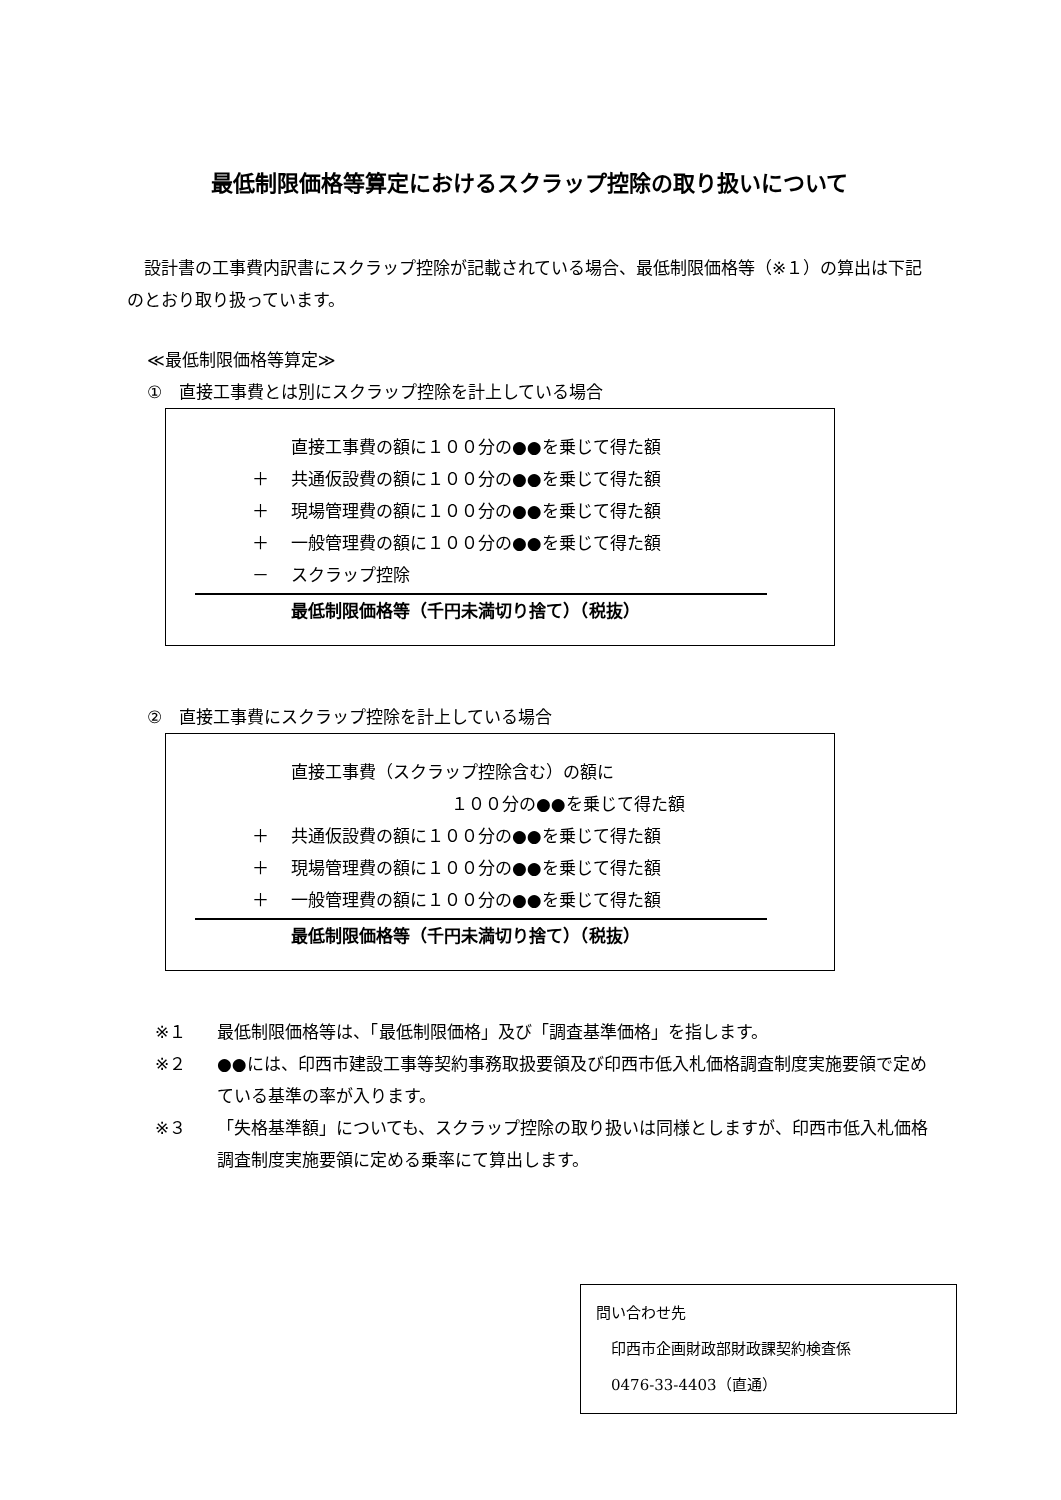最低制限価格等算定におけるスクラップ控除の取り扱いについて
　設計書の工事費内訳書にスクラップ控除が記載されている場合、最低制限価格等（※１）の算出は下記のとおり取り扱っています。
≪最低制限価格等算定≫
①　直接工事費とは別にスクラップ控除を計上している場合
直接工事費の額に１００分の●●を乗じて得た額
＋ 共通仮設費の額に１００分の●●を乗じて得た額
＋ 現場管理費の額に１００分の●●を乗じて得た額
＋ 一般管理費の額に１００分の●●を乗じて得た額
－ スクラップ控除
最低制限価格等（千円未満切り捨て）（税抜）
②　直接工事費にスクラップ控除を計上している場合
直接工事費（スクラップ控除含む）の額に
１００分の●●を乗じて得た額
＋ 共通仮設費の額に１００分の●●を乗じて得た額
＋ 現場管理費の額に１００分の●●を乗じて得た額
＋ 一般管理費の額に１００分の●●を乗じて得た額
最低制限価格等（千円未満切り捨て）（税抜）
※１ 最低制限価格等は、「最低制限価格」及び「調査基準価格」を指します。
※２ ●●には、印西市建設工事等契約事務取扱要領及び印西市低入札価格調査制度実施要領で定めている基準の率が入ります。
※３ 「失格基準額」についても、スクラップ控除の取り扱いは同様としますが、印西市低入札価格調査制度実施要領に定める乗率にて算出します。
問い合わせ先
　印西市企画財政部財政課契約検査係
　0476-33-4403（直通）